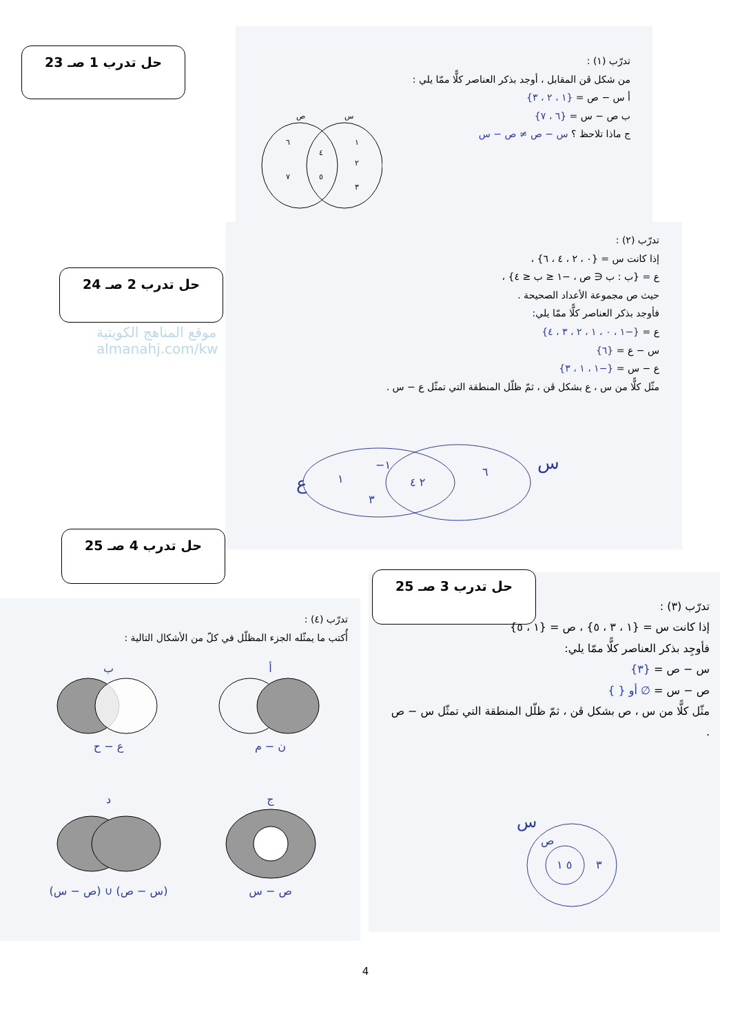حل تدرب 1 صـ 23
تدرّب (١) :
من شكل ڤن المقابل ، أوجد بذكر العناصر كلًّا ممّا يلي :
أ س − ص = {١ ، ٢ ، ٣}
ب ص − س = {٦ ، ٧}
ج ماذا تلاحظ ؟ س − ص ≠ ص − س
ص
س
٦
٧
٤
٥
١
٢
٣
حل تدرب 2 صـ 24
موقع المناهج الكويتية
almanahj.com/kw
تدرّب (٢) :
إذا كانت س = {٠ ، ٢ ، ٤ ، ٦} ،
ع = {ب : ب ∈ ص ، −١ ≤ ب ≤ ٤} ،
حيث ص مجموعة الأعداد الصحيحة .
فأوجد بذكر العناصر كلًّا ممّا يلي:
ع = {−١ ، ٠ ، ١ ، ٢ ، ٣ ، ٤}
س − ع = {٦}
ع − س = {−١ ، ١ ، ٣}
مثّل كلًّا من س ، ع بشكل ڤن ، ثمّ ظلّل المنطقة التي تمثّل ع − س .
ع
س
١
−١
٣
٢ ٤
٦
حل تدرب 4 صـ 25
حل تدرب 3 صـ 25
تدرّب (٤) :
أُكتب ما يمثّله الجزء المظلّل في كلّ من الأشكال التالية :
أ
ن − م
ب
ع − ح
ج
ص − س
د
(س − ص) ∪ (ص − س)
تدرّب (٣) :
إذا كانت س = {١ ، ٣ ، ٥} ، ص = {١ ، ٥}
فأوجِد بذكر العناصر كلًّا ممّا يلي:
س − ص = {٣}
ص − س = ∅ أو { }
مثّل كلًّا من س ، ص بشكل ڤن ، ثمّ ظلّل المنطقة التي تمثّل س − ص .
س
ص
٥ ١
٣
4